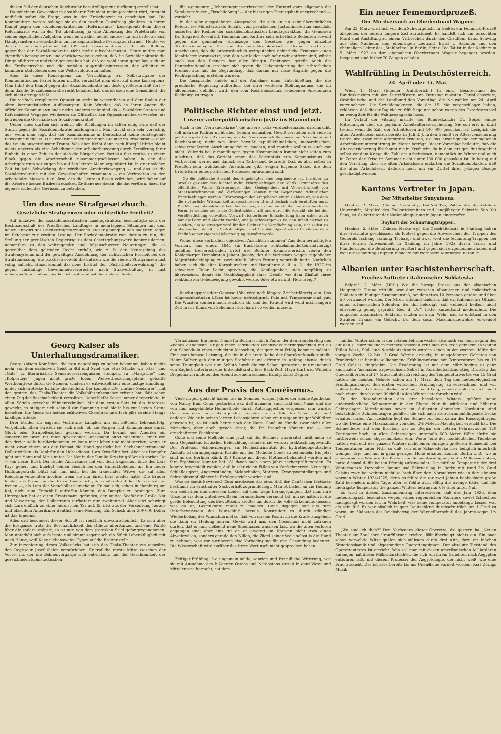diesen Fall der deutschen Reichswehr bereitwilligst zur Verfügung gestellt hat.
Da mit einem Gewaltsieg in absehbarer Zeit nicht mehr gerechnet wird, entsteht natürlich sofort die Frage, was in der Zwischenzeit zu geschehen hat. Die Kommunisten waren, solange sie an den raschen Gewaltsieg glaubten, in ihrem Kampf gegen den sozialdemokratischen „Reformismus“ konsequent; denn dieser Reformismus war in der Tat überflüssig, ja eine Ablenkung des Proletariats von seinen eigentlichen Aufgaben, wenn es wirklich nichts anderes zu tun hatte, als sich Handgranaten zu verschaffen, um die kapitalistische Festung zu stürmen. Heute, wo dieser Traum ausgeträumt ist, läßt sich konsequenterweise die alte Stellung gegenüber der Sozialdemokratie nicht mehr aufrechterhalten. Heute müßte man eigentlich konsequenter- und ehrlicherweise zugeben, daß die Sozialdemokratie die Dinge nüchterner und richtiger gesehen hat, daß sie wohl daran getan hat, sich um die Freiheitsrechte und die sozialen Augenblicksinteressen der Arbeiter zu kümmern, statt Reden über die Weltrevolution zu halten.
Aber da diese Konsequenz zur Vernichtung, zur Selbstaufgabe der Kommunistischen Partei führen müßte, verzichtet man eben auf diese Konsequenz. Man führt den Kampf gegen die Sozialdemokratie mit desto größerem Haß fort — denn daß die Sozialdemokratie recht behalten hat, das ist eben eine Gemeinheit, die sich nicht ertragen läßt.
Die vielfach zersplitterte Opposition steht im wesentlichen auf dem Boden der alten kommunistischen Auffassungen. Kein Wunder, daß in ihren Augen die offiziellen Kommunisten auch nichts anderes mehr sind als — Sozialdemokraten und Reformisten! Wogegen wiederum die Offiziellen den Oppositionellen vorwerfen, sie betrieben die Geschäfte der Sozialdemokratie!
Ueber eines dürften sich freilich alle Richtungen im stillen einig sein: daß der Sturm gegen die Sozialdemokratie mißlungen ist. Man drückt sich sehr vorsichtig aus, wenn man sagt, daß der Kommunismus in Deutschland keine aufsteigende Bewegung mehr ist. Die Eroberung einer führenden Stellung im Proletariat — auch das ist ein ausgeträumter Traum! Was aber bleibt dann noch übrig? Uebrig bleibt nichts anderes als eine Schädigung der Arbeiterbewegung durch Zerstörung ihrer Einheit. In einer Zeit, in der sich die bürgerlichen Parteien fast restlos zu einem Block gegen die Arbeiterschaft zusammengeschlossen haben, in der das Arbeitgebertum sozusagen bis auf den letzten Mann organisiert ist, in einer solchen Zeit ist jede Schwächung der wirklichen Arbeiterbewegung — und das ist die Sozialdemokratie mit den Gewerkschaften zusammen — ein Verbrechen an den arbeitenden Massen. Der Lärm, den die Leute in Essen vollziehen, wird daher auf die Arbeiter keinen Eindruck machen. Er dient nur denen, die ihn verüben, dazu, ihr eigenes schlechtes Gewissen zu betäuben.
Um das neue Strafgesetzbuch.
Gesetzliche Strafgrenzen oder richterliche Freiheit?
Auf Initiative der sozialdemokratischen Landtagsfraktion beschäftigte sich der Rechtsausschuß des Preußischen Landtages in mehrtägigen Sitzungen mit dem neuen Entwurf des Reichsstrafgesetzbuches. Dieser gelangt in den nächsten Tagen im Reichsrat zur zweiten Lesung. Der Sozialdemokratie war darum zu tun, die Stellung der preußischen Regierung zu dem Gesetzgebungswerk kennenzulernen, namentlich zu den weitragenden und folgenschweren Neuerungen, die es gegenüber dem geltenden Recht enthält, wie z. B. der Neuregelung des Strafensystems und der gewaltigen Ausdehnung der richterlichen Freiheit bei der Strafzumessung, die praktisch sowohl die unteren wie die oberen Strafgrenzen fast völlig aufhebt. Hinzu kommt das neue Institut der „Sicherheitsverwahrung“, die gegen rückfällige Gewohnheitsverbrecher nach Strafverbüßung in fast unbegrenztem Umfang möglich ist, während auf der anderen Seite
für sogenannte „Ueberzeugungsverbrecher“ der Entwurf ganz allgemein die Sonderstrafe der „Einschließung“ — der bisherigen Festungshaft entsprechend — vorsieht.
In der sehr ausgedehnten Aussprache, die sich an ein sehr überschtliches Referat des Ministerialrats Schäfer vom preußischen Justizministerium anschloß, äußerten die Redner der sozialdemokratischen Landtagsfraktion, die Genossen Dr. Siegfried Rosenfeld, Heilmann und Kuttner sehr erhebliche Bedenken sowohl gegen die genannten Grundzüge des Gesetzes wie gegen einzelne Strafbestimmungen. Die von den sozialdemokratischen Rednern vertretene Anschauung, daß die außerordentlich weitgesteckte richterliche Ermessen einen Idealrichter voraussetze, von dem wir leider noch sehr weit entfernt sind, würde auch von den Rednern fast aller übrigen Fraktionen geteilt. Auch die Deutschnationalen sprachen sich gegen die Uebersteigerung der richterlichen Freiheit aus mit der Begründung, daß daraus nur neue Angriffe gegen die Rechtsprechung erstehen würden.
Die Aussprache endete mit der Annahme einer Entschließung, die die preußische Regierung auffordert, bei ihrer weiteren Stellungnahme, die im allgemeinen gebilligt wird, den vom Rechtsausschuß gegebenen Anregungen Rechnung zu tragen.
Politische Richter einst und jetzt.
Unserer antirepublikanischen Justiz ins Stammbuch.
Auch in der „Vertrauenskrise“, die unsere Justiz verdientermaßen durchmacht, soll man die Richter nicht über Gebühr schmähen. Gewiß verstehen sich viele in politisch gefärbten Prozessen, wie bei Zusammenstößen zwischen Stahlhelm und Reichsbanner, nicht von ihrer bewußt republikfeindlichen, monarchischen, schwarzweißroten Anschauung frei zu machen, und manche wollen es auch gar nicht. Vollends bei Verhandlungen gegen Kommunisten kommt nicht selten zum Ausdruck, daß das Gericht schon das Bekenntnis zum Kommunismus als Verbrechen wertet und danach den Tatbestand beurteilt. Daß es aber selbst in Preußen sehr wohltuende Ausnahmen gibt, zeigen folgende Sätze, die dem Urteilstenor eines politischen Prozesses entnommen sind:
Ob die politische Ansicht des Angeklagten eine begründete ist, hierüber zu urteilen geziemt dem Richter nicht. Prinzipienfragen der Politik, Grundsätze des öffentlichen Wohls, Erörterungen über Gediegenheit und Verwerflichkeit von Staatseinrichtungen und Verfassungen können nicht Gegenstand richterlicher Entscheidungen werden. Erörterungen der Art gehören einem Gebiete an, von dem die richterliche Wirksamkeit ausgeschlossen ist und deshalb sich fernhalten muß. Die Meinung als solche ist kein Verbrechen, sie kann nur strafbar werden durch die Form, in welcher sie in die Oeffentlichkeit tritt und durch die Absicht, die bei der Veröffentlichung vorwaltet. Vorwurf richterlicher Entscheidung kann daher auch nur die Form und Absicht werden, und je schwieriger es ist, den Inhalt hierbei zu sondern, um so strenger wird für den Richter die Verpflichtung sein, sich selbst zu überwachen, damit die Selbständigkeit und Unabhängigkeit seines Urteils vor dem Einfluß seiner eigenen Ueberzeugung gewahrt werde.
Woher diese vorbildlich objektiven Ansichten stammen? Aus dem berüchtigten Vormärz, aus einem 1841 (in Buchstaben: achtzehnhunderteinundvierzig) gefällten freisprechenden Urteil des Berliner Kammergerichts gegen den Königsberger Demokraten Johann Jacoby, den die Vorinstanz wegen angeblicher Majestätsbeleidigung zu zweieinhalb Jahren Festung verurteilt hatte. Natürlich haben auch die alten Korpsburschen und Hauptleute d. R. a. D., die 1927 im schwarzen Talar Recht sprechen, die Gepflogenheit, sich sorgfältig zu überwachen, damit die Unabhängigkeit ihres Urteils vor dem Einfluß ihrer reaktionären Ueberzeugung gewahrt werde. Oder etwa nicht, Herr Hergt?
Reichstagspräsident Genosse Löbe wird noch längere Zeit bettlägerig sein. Das Allgemeinbefinden Löbes ist heute befriedigend. Puls und Temperatur sind gut. Die Wunden sondern noch reichlich ab, und der Patient wird wohl noch längere Zeit in der Klinik von Geheimrat Borchardt verweilen müssen.
Ein neuer Fememordprozeß.
Der Mordversuch an Oberleutnant Wagner.
Am 22. März wird sich vor dem Schwurgericht in Gießen ein Femmord-Prozeß abspielen, der bereits längere Zeit zurückliegt. Es handelt sich um versuchten Mord und Anstiftung zu einem Verbrechen durch den Chauffeur Ernst Schwing aus Bad Nauheim, den ehemaligen Leutnant Ernst v. Salomon und den ehemaligen Leiter des „Stahlhelms“ in Berlin, Heinz. Die Tat ist in der Nacht zum 5. März 1922 an dem ehemaligen Oberleutnant Wagner begangen worden. Insgesamt sind bisher 70 Zeugen geladen.
Wahlfrühling in Deutschösterreich.
24. April oder 15. Mai.
Wien, 1. März. (Eigener Drahtbericht.) In einer Besprechung des Bundeskanzlers mit den Parteiführern am Dienstag machten Christlichsoziale, Großdeutsche und der Landbund den Vorschlag, die Neuwahlen am 24. April vorzunehmen. Die Sozialdemokraten, die den 15. Mai vorgeschlagen haben, erklärten, daß dieser Tag viel zu früh liege und schon wegen des Osterfestes viel zu wenig Zeit für die Wahlpropaganda lasse.
Im Verlauf der Sitzung machte der Bundeskanzler Dr. Seipel einige Mitteilungen über die geplante Arbeitsaltersversicherung. Sie soll erst in Kraft treten, wenn die Zahl der Arbeitslosen auf 100 000 gesunken ist. Lediglich die alten Arbeitslosen sollen bereits im Juli d. J. in den Genuß der Altersversicherung treten und zwar eine Altersrente erhalten, die das Zwanzigfache der täglichen Arbeitslosenunterstützung im Monat beträgt. Dieser Vorschlag bedeutet, daß die Altersversicherung überhaupt nie in Kraft tritt, da in dem jetzigen Bundesgebiet selbst vor dem Kriege die Zahl der Arbeitslosen, namentlich im Winter und auch in Zeiten der Krise im Sommer nicht unter 100 000 gesunken ist. In bezug auf den Vorschlag über die alten Arbeitslosen erklärten die Sozialdemokraten, daß die alten Arbeitslosen dadurch noch um ein Drittel ihrer jetzigen Bezüge geschädigt würden.
Kantons Vertreter in Japan.
Der Mitarbeiter Sunyatsens.
Hankau, 2. März. (Chines. Nachr.-Ag.) Dai Shi Tao, Rektor der Sun-Yat-Sen-Universität, Mitglied des Exekutivkomitees und langjähriger Sekretär Sun Yat Sens, ist als Vertreter der Nationalregierung in Japan eingetroffen.
Boykott der Schantungtruppen.
Hankau, 2. März. (Chines. Nachr.-Ag.) Die Geschäftsleute in Nanking haben ihre Geschäfte geschlossen als Protest gegen die Anwesenheit der Truppen des Generals Tschang Tschung Tschang, und zwar weil die Schantung-Truppen bei ihrer letzten Anwesenheit in Nanking im Jahre 1925 durch Terror und Plünderungen die Bevölkerung erbittert und gegen sich eingenommen haben und weil die Schantung-Truppen Einkäufe mit wertlosem Militärgeld bezahlen.
Albanien unter Faschistenherrschaft.
Freches Auftreten italienischer Soldateska.
Belgrad, 2. März. (DPD.) Wie die hiesige Presse aus der albanischen Hauptstadt Tirana mitteilt, war dort zwischen albanischen und italienischen Soldaten ein blutiger Zusammenstoß, bei dem etwa 10 Personen getötet und über 50 verwundet wurden. Der Streit entstand dadurch, daß ein italienischer Offizier einen albanesischen Soldaten, der ihn beleidigt (soll vielleicht heißen: nicht ehrerbietig genug gegrüßt. Red. d. „V.“) hatte, kurzerhand niederschoß. Die empörten albanischen Soldaten setzten sich zur Wehr, und so entstand in den Straßen Tiranas ein Gefecht, bei dem sogar Maschinengewehre verwendet worden sind.
Georg Kaiser als Unterhaltungsdramatiker.
Georg Kaisers Komödien, die man neuerdings zu sehen bekommt, haben nichts mehr von dem exklusiven Geist in Stil und Spiel, der etwa Stücke wie „Gas“ und „Gats“ zu literarischen Sensationserzeugnissen stempelt. In „Margarine“ und „Kolportage“ jagen nicht große Ideen, Weltverbesserungspläne, geballte Wortkomplexe durch die Szenen, sondern es entwickelt sich eine lustige Handlung, in der sich groteske Einfälle übertrudeln. Die Komödie „Der mutige Seefahrer“, mit der gestern das Thalia-Theater die Volksbühnenbesucher erfreut hat, läßt schon einen Zug der Beschaulichkeit verspüren. Dabei bleibt Kaiser immer der perfekte, in allen Sätteln gerechte Bühnentechniker. Mit dem ersten Satz ist das Interesse geweckt, es steigert sich schnell zur Spannung und bleibt bis zur letzten Szene bestehen. Die Szene hat keinen exklusiven Charakter, und doch gibt es eine Menge knalliger Effekte.
Drei Brüder im engsten Verhältnis kämpfen um ein bißchen Lebenserfolg. Vergeblich. Eben streiten sie sich noch, ob die Sorgen und Kümmernisse durch Glück oder Strupellosigkeit gebannt werden. Da kommt aus Amerika ein sonderbarer Brief. Ein reich gewordener Landsmann bittet flehentlich, einer von den dreien solle herüberkommen, er kann nicht leben und nicht sterben, wenn er nicht zuvor einem aus der Heimat die Hand gedrückt hat. Sechshunderttausend Dollar winken als Dank für den Liebesdienst. Lars Krys fährt fort. Aber der Dampfer geht mit Mann und Maus unter. Die Not in der Familie Krys ist größer als vorher. Da — ein neuer Brief. Der reiche Amerikaner hat von dem tragischen Ende des Lars Krys gehört und kündigt seinen Besuch bei den Hinterbliebenen an. Ein neuer Hoffnungsstrahl blitzt auf, nur nicht bei der trauernden Witwe, die auf allen Reichtum verzichten möchte, wenn sie nur ihren Lars wieder hätte. Die Brüder hindert die Trauer um den Ertrunkenen nicht, sich diebisch auf den Dollarschatz zu freuen —, als Lars der Verschollene erscheint. Er hat sich, schon in Hamburg am Kai, nicht zum Entschluß aufraffen können, den Dampfer zu besteigen. Zum Untergehen hat er einen Ersatzmann gefunden, der mutige Seefahrer. Große Not und Verwirrung, der Dollartraum zerflattert zum zweitenmal. Aber jetzt schwingt sich Lars endlich zu einer heroischen Tat auf. Er tritt aus der Versenkung heraus und bläst dem Amerikaner deutlich seine Meinung. Ein Scheck über 300 000 Dollar ist das Ergebnis.
Alles und besonders dieser Schluß ist reichlich unwahrscheinlich. Da sich aber die Ereignisse trotz der Beschaulichkeit des Milieus überstürzen und eine Pointe über die andere stolpert, so ist man von dem grotesken Spiel gefangengenommen. Man unterhält sich aufs beste und nimmt sogar noch ein Stück Lebensklugheit mit nach Hause, weil Kaiser lebenswahre Typen auf die Bretter stellt.
Zur Inszenierung dieses Volksstücks hat sich das Thalia-Theater von auswärts den Regisseur Josef Gielen verschrieben. Er traf die rechte Mitte zwischen der Verve, mit der die Bühnenvorgänge sich entwickeln, und der Geruhsamkeit der gezeichneten kleinstädtischen
Verhältnisse. Ein neuer Name für Berlin ist Erich Ponto, der den Hauptersfolg des Abends einheimste. Er gab einen bedrückten Lebensversicherungsagenten mit all den Schnörkeln eines geduckten Menschen, der gern zum Erfolg kommen möchte. Eine ganz famose Leistung, die ihn in die erste Reihe der Charakterkomiker stellt. Heinz Salfner gab den mutigen Seefahrer und erfreute im Anfang ebenso durch seine Traurigkeit wie zum Schluß durch die zur Schau getragene, nur manchmal von Zagheit unterbrochene Entschlußkraft. Else Back-Reft, Maya Hart und Wilhelm Diegelmann rundeten den Abend zu einem schönen Erfolg. Ernst Degner.
Aus der Praxis des Couéismus.
Viele mögen gedacht haben, als im Sommer vorigen Jahres der kleine Apotheker von Nancy, Emil Coué, gestorben war, daß nunmehr auch bald sein Name und die von ihm ausgebildete Heilmethode durch Autosuggestion vergessen sein würde. Coué war aber mehr als irgendein Kurpfuscher im Stile des Schäfer Ast und anderer. Wie er in seinen letzten Lebensjahren schon ein uneigennütziger Wohltäter gewesen ist, so ist auch heute noch der Name Coué im Munde zwar nicht aller Menschen, aber doch gerade derer, die ihn brauchen können und — der ernsthaftesten Fachkreise.
Coué und seine Methode sind jetzt auf der Berliner Universität nicht mehr so sehr Gegenstand kritischer Beleuchtung, sondern sie werden praktisch angewandt. Der Professor Schönenberger, am Hochschulinstitut der hydrotherapeutischen Anstalt, ist darangegangen, Kranke mit der Methode Coués zu behandeln. Bis jetzt sind an der Berliner Klinik 350 Kranke mit dieser Methode behandelt worden und ihre Ergebnisse konnten bei 181 davon nach einem Jahre nachgeprüft werden. Es konnte festgestellt werden, daß in sehr vielen Fällen von Kopfschmerzen, Neuralgie, Schlaflosigkeit, Angstzuständen, Melancholien, Stottern, Zwangsvorstellungen und Schreibkrampf glänzende Erfolge erzielt worden sind.
Was ist damit bewiesen? Zum mindesten das eine, daß der Couéschen Methode bestimmt ein ernsthafter Sachverhalt zugrunde liegt. Man ist bisher an die Heilung von seelischen und nervösen Leiden auf dem Wege herangegangen, daß man ihre Ursache aus dem Unterbewußtsein herauszulösen versucht hat, um sie mitten in die grelle Beleuchtung des Bewußtseins stellte, um durch die volle Erkenntnis dessen, was da ist, Gegenkräfte mobil zu machen. Coué dagegen holt aus dem Unterbewußtsein das Wunschbild heraus, konstruiert es durch ständige Wiederholung der Wunschformel so, daß von diesem Positivum die Kräfte ausgehen, die dann zur Heilung führen. Gewiß wird man den Couéismus nicht zutrauen dürfen, daß er nun vielleicht neue Gliedmaßen wachsen läßt, wo die alten verloren gegangen sind; aber eins tut er: er erweckt im Kranken nicht etwa einen Abwehrwillen, sondern gerade den Willen, die Zügel seiner Seele selbst in die Hand zu nehmen, was von vornherein eine Vorbedingung für eine Gesundung bedeutet. Die Wissenschaft wird darüber das letzte Wort noch nicht gesprochen haben.
Zeitiger Frühling. Die ungemein milde, sonnige und freundliche Witterung, wie sie mit Ausnahme des äußersten Ostens und Nordostens zurzeit in ganz West- und Mitteleuropa herrscht, hat dem
milden Winter schon in der letzten Februarwoche, also noch vor dem Beginn des auf den 1. März fallenden meteorologischen Frühlings ein Ende gemacht. In weiten Teilen West-, Süd- und Norddeutschlands wurden schon in der zweiten Hälfte der vorigen Woche 12 bis 13 Grad Wärme erreicht; in ausgedehnten Gebieten von Frankreich ist bereits vollkommene Frühlingswärme mit Temperaturen bis zu 19 Grad Celsius eingekehrt. Die Erwärmung ist mit dem März-Beginn zu ganz anormalen Ausmaßen angewachsen. Selbst in Norddeutschland stieg Dienstag das Quecksilber bis auf 17 Grad; mit der Erreichung des Temperaturwertes von 15 Grad hatten die meisten Gebiete schon am 1. März, dem Tag des meteorologischen Frühlingsanfangs, den ersten wirklichen Frühlingstag zu verzeichnen, und wir wollen hoffen, daß deren Reihe nicht nur recht lang, sondern daß sie auch nicht noch einmal durch einen Rückfall in den Winter unterbrochen wird.
Zu den Besonderheiten des jetzt beendeten Winters gehörte seine außerordentliche Schneearmut in der Ebene. Nur in mittleren und höheren Gebirgslagen Mitteleuropas sowie im äußersten deutschen Nordosten sind beträchtliche Schneemengen gefallen, die sich auch als zusammenhängende Decke erhalten haben. Am höchsten liegt der Schnee auf dem Kamm des Riesengebirges, wo die Decke eine Maximalhöhe von über 2½ Metern Mächtigkeit erreicht hat. Die Schneedecke auf dem Brocken war zu Beginn der letzten Februarwoche 120 Zentimeter hoch; in allen Gebirgslagen unterhalb 600 Meter Höhe dürfte sie mittlerweile schon abgeschmolzen sein. Weite Teile der norddeutschen Tiefebene hatten während des ganzen Winters nicht einen einzigen größeren Schneefall bei Temperaturen unter Null, so daß sich eine Schneedecke hier lediglich innerhalb weniger Tage und nur in ganz geringer Höhe erhalten konnte. Berlin z. B., wo in schneereichen Wintern die Kosten der Schneebeseitigung in die Millionen gehen, hatte diesmal dafür keinen Pfennig aufzuwenden. Die mittlere Temperatur der drei Wintermonate Dezember, Januar und Februar lag in Berlin mit rund 2¼ Grad Celsius zwar bei weitem nicht so hoch über dem Normalwert wie in dem abnorm warmen Winter 1924/1925; denn es fehlte die vor zwei Jahren beobachtete große Zahl besonders milder Tage, aber es fehlte auch völlig die strenge Kälte, und die niedrigste Temperatur des ganzen Winters betrug nur 6½ Grad unter Null.
Es wird in diesem Zusammenhang interessieren, daß das Jahr 1926, dem meteorologisch besonders wegen seines regenreichen Sommers soviel Schlechtes nachgesagt worden ist, in Wahrheit, was seine Temperatur anbelangt, besser war als sein Ruf. Es war nämlich in ganz Deutschland durchschnittlich um 1 Grad zu warm; im Südosten des Reichsbetrug der Wärmeüberschuß des Jahres sogar 1½ Grad.
„Wo sind ich dich?“ Den Verfassern dieser Operette, die gestern im „Neuen Theater am Zoo“ ihre Uraufführung erlebte, fällt überhaupt nichts ein. Ein paar schon verwelkte Witze quälen sich mühsam durch drei Akte, dazu ein bißchen Situationskomik und abgestandene Operettengrippen. Der absolute Tiefstand des Operettentextes ist erreicht. Was soll man mit diesen amerikanischen Milliardären anfangen, mit dieser Milliardärstochter, die sich von ihrem Geliebten nach Aegypten entführen läßt, mit diesem Professor der Aegyptologie, der nicht weiß, wie eine Frau aussieht. Das ist alles bereits bis ins Unendliche variiert worden. Kurt Zorligs Musik